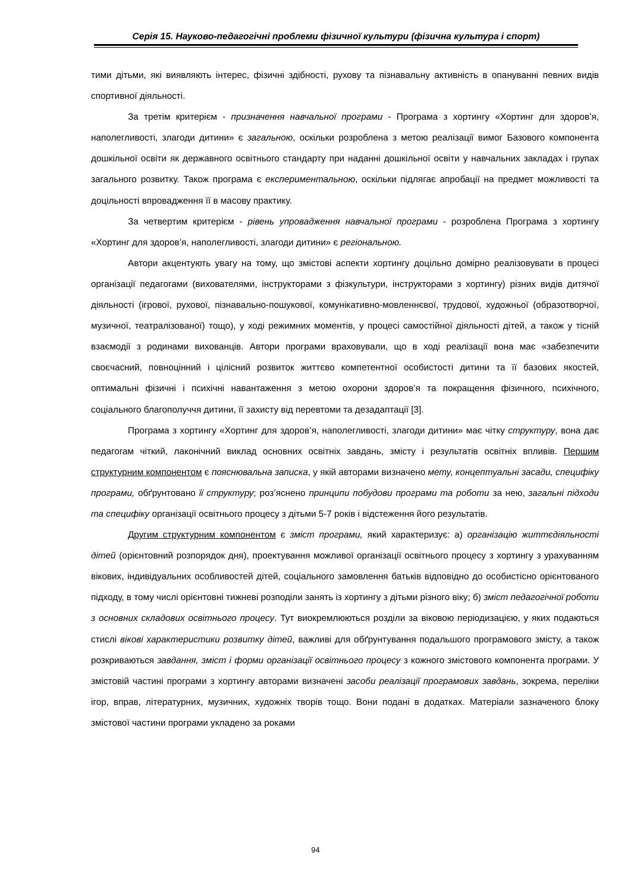Серія 15. Науково-педагогічні проблеми фізичної культури (фізична культура і спорт)
тими дітьми, які виявляють інтерес, фізичні здібності, рухову та пізнавальну активність в опануванні певних видів спортивної діяльності.
За третім критерієм - призначення навчальної програми - Програма з хортингу «Хортинг для здоров’я, наполегливості, злагоди дитини» є загальною, оскільки розроблена з метою реалізації вимог Базового компонента дошкільної освіти як державного освітнього стандарту при наданні дошкільної освіти у навчальних закладах і групах загального розвитку. Також програма є експериментальною, оскільки підлягає апробації на предмет можливості та доцільності впровадження її в масову практику.
За четвертим критерієм - рівень упровадження навчальної програми - розроблена Програма з хортингу «Хортинг для здоров’я, наполегливості, злагоди дитини» є регіональною.
Автори акцентують увагу на тому, що змістові аспекти хортингу доцільно домірно реалізовувати в процесі організації педагогами (вихователями, інструкторами з фізкультури, інструкторами з хортингу) різних видів дитячої діяльності (ігрової, рухової, пізнавально-пошукової, комунікативно-мовленнєвої, трудової, художньої (образотворчої, музичної, театралізованої) тощо), у ході режимних моментів, у процесі самостійної діяльності дітей, а також у тісній взаємодії з родинами вихованців. Автори програми враховували, що в ході реалізації вона має «забезпечити своєчасний, повноцінний і цілісний розвиток життєво компетентної особистості дитини та її базових якостей, оптимальні фізичні і психічні навантаження з метою охорони здоров’я та покращення фізичного, психічного, соціального благополуччя дитини, її захисту від перевтоми та дезадаптації [3].
Програма з хортингу «Хортинг для здоров’я, наполегливості, злагоди дитини» має чітку структуру, вона дає педагогам чіткий, лаконічний виклад основних освітніх завдань, змісту і результатів освітніх впливів. Першим структурним компонентом є пояснювальна записка, у якій авторами визначено мету, концептуальні засади, специфіку програми, обґрунтовано її структуру; роз’яснено принципи побудови програми та роботи за нею, загальні підходи та специфіку організації освітнього процесу з дітьми 5-7 років і відстеження його результатів.
Другим структурним компонентом є зміст програми, який характеризує: а) організацію життєдіяльності дітей (орієнтовний розпорядок дня), проектування можливої організації освітнього процесу з хортингу з урахуванням вікових, індивідуальних особливостей дітей, соціального замовлення батьків відповідно до особистісно орієнтованого підходу, в тому числі орієнтовні тижневі розподіли занять із хортингу з дітьми різного віку; б) зміст педагогічної роботи з основних складових освітнього процесу. Тут виокремлюються розділи за віковою періодизацією, у яких подаються стислі вікові характеристики розвитку дітей, важливі для обґрунтування подальшого програмового змісту, а також розкриваються завдання, зміст і форми організації освітнього процесу з кожного змістового компонента програми. У змістовій частині програми з хортингу авторами визначені засоби реалізації програмових завдань, зокрема, переліки ігор, вправ, літературних, музичних, художніх творів тощо. Вони подані в додатках. Матеріали зазначеного блоку змістової частини програми укладено за роками
94